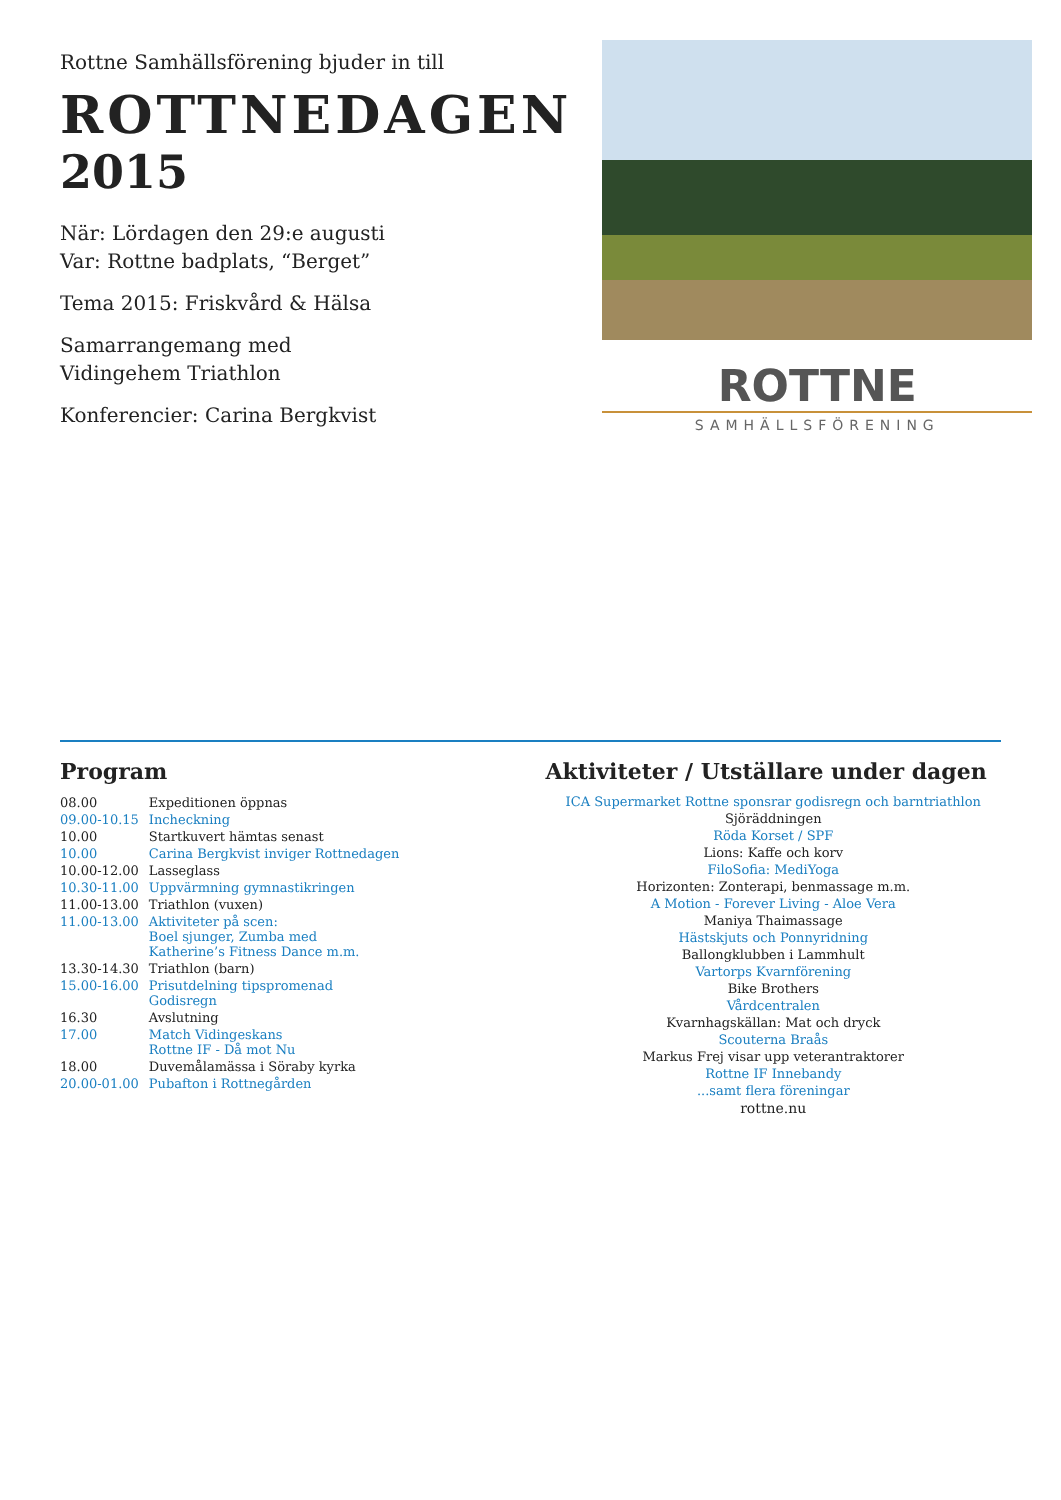Rottne Samhällsförening bjuder in till
ROTTNEDAGEN
2015
När: Lördagen den 29:e augusti
Var: Rottne badplats, “Berget”
Tema 2015: Friskvård & Hälsa
Samarrangemang med
Vidingehem Triathlon
Konferencier: Carina Bergkvist
ROTTNE
SAMHÄLLSFÖRENING
Program
| 08.00 | Expeditionen öppnas |
| 09.00-10.15 | Incheckning |
| 10.00 | Startkuvert hämtas senast |
| 10.00 | Carina Bergkvist inviger Rottnedagen |
| 10.00-12.00 | Lasseglass |
| 10.30-11.00 | Uppvärmning gymnastikringen |
| 11.00-13.00 | Triathlon (vuxen) |
| 11.00-13.00 | Aktiviteter på scen: Boel sjunger, Zumba med Katherine’s Fitness Dance m.m. |
| 13.30-14.30 | Triathlon (barn) |
| 15.00-16.00 | Prisutdelning tipspromenad Godisregn |
| 16.30 | Avslutning |
| 17.00 | Match Vidingeskans Rottne IF - Då mot Nu |
| 18.00 | Duvemålamässa i Söraby kyrka |
| 20.00-01.00 | Pubafton i Rottnegården |
Aktiviteter / Utställare under dagen
ICA Supermarket Rottne sponsrar godisregn och barntriathlon
Sjöräddningen
Röda Korset / SPF
Lions: Kaffe och korv
FiloSofia: MediYoga
Horizonten: Zonterapi, benmassage m.m.
A Motion - Forever Living - Aloe Vera
Maniya Thaimassage
Hästskjuts och Ponnyridning
Ballongklubben i Lammhult
Vartorps Kvarnförening
Bike Brothers
Vårdcentralen
Kvarnhagskällan: Mat och dryck
Scouterna Braås
Markus Frej visar upp veterantraktorer
Rottne IF Innebandy
...samt flera föreningar
rottne.nu